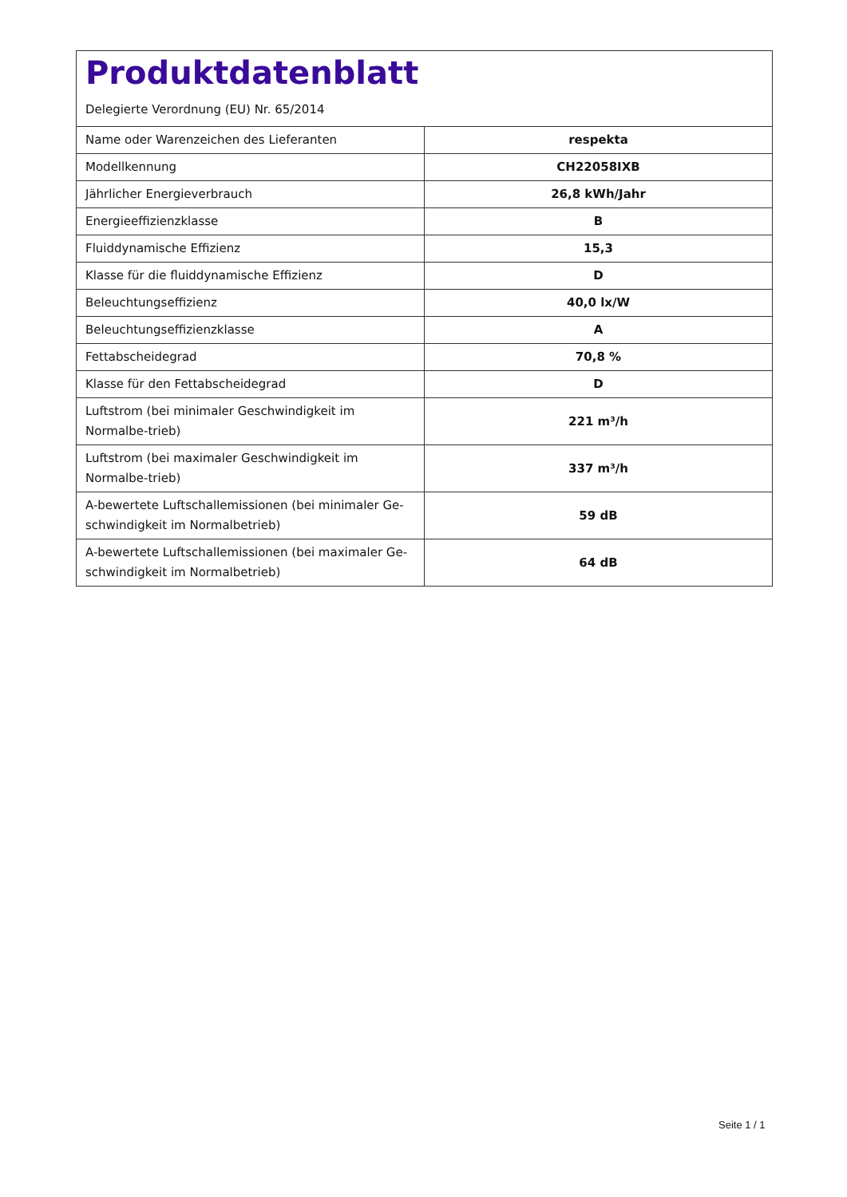Produktdatenblatt
Delegierte Verordnung (EU) Nr. 65/2014
| Name oder Warenzeichen des Lieferanten | respekta |
| Modellkennung | CH22058IXB |
| Jährlicher Energieverbrauch | 26,8 kWh/Jahr |
| Energieeffizienzklasse | B |
| Fluiddynamische Effizienz | 15,3 |
| Klasse für die fluiddynamische Effizienz | D |
| Beleuchtungseffizienz | 40,0 lx/W |
| Beleuchtungseffizienzklasse | A |
| Fettabscheidegrad | 70,8 % |
| Klasse für den Fettabscheidegrad | D |
| Luftstrom (bei minimaler Geschwindigkeit im Normalbe-trieb) | 221 m³/h |
| Luftstrom (bei maximaler Geschwindigkeit im Normalbe-trieb) | 337 m³/h |
| A-bewertete Luftschallemissionen (bei minimaler Ge-schwindigkeit im Normalbetrieb) | 59 dB |
| A-bewertete Luftschallemissionen (bei maximaler Ge-schwindigkeit im Normalbetrieb) | 64 dB |
Seite 1 / 1